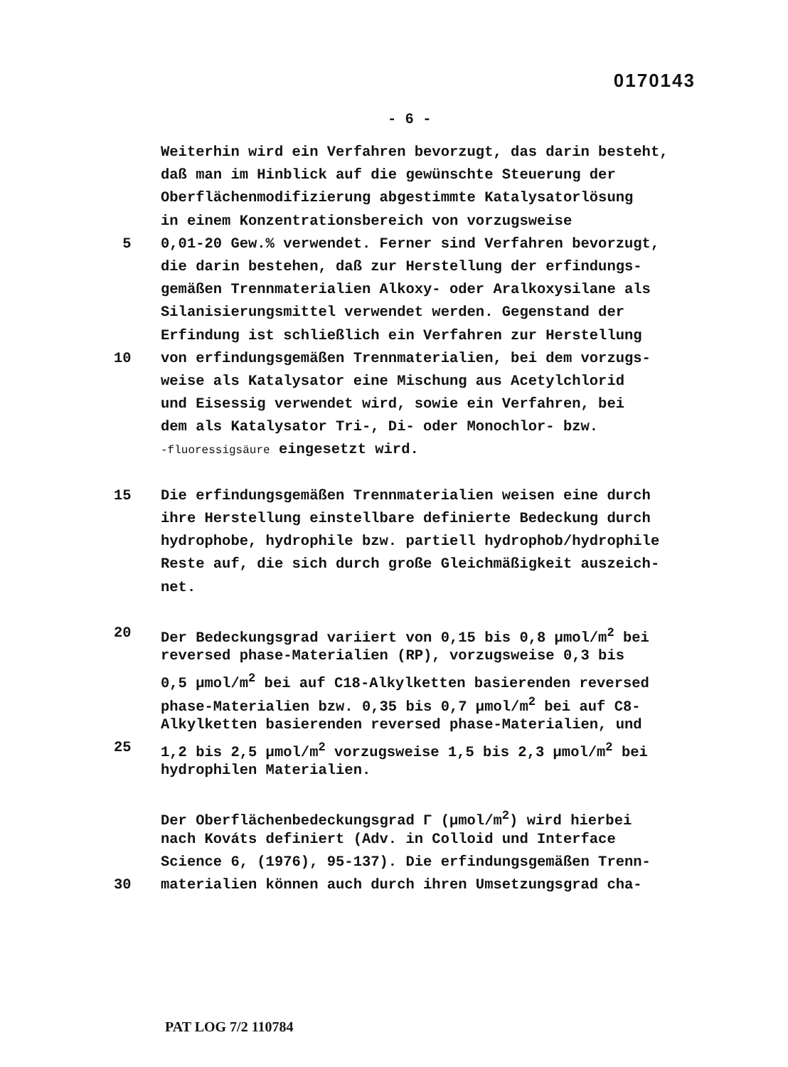0170143
- 6 -
Weiterhin wird ein Verfahren bevorzugt, das darin besteht,
daß man im Hinblick auf die gewünschte Steuerung der
Oberflächenmodifizierung abgestimmte Katalysatorlösung
in einem Konzentrationsbereich von vorzugsweise
5 0,01-20 Gew.% verwendet. Ferner sind Verfahren bevorzugt,
die darin bestehen, daß zur Herstellung der erfindungs-
gemäßen Trennmaterialien Alkoxy- oder Aralkoxysilane als
Silanisierungsmittel verwendet werden. Gegenstand der
Erfindung ist schließlich ein Verfahren zur Herstellung
10 von erfindungsgemäßen Trennmaterialien, bei dem vorzugs-
weise als Katalysator eine Mischung aus Acetylchlorid
und Eisessig verwendet wird, sowie ein Verfahren, bei
dem als Katalysator Tri-, Di- oder Monochlor- bzw.
-fluoressigsäure eingesetzt wird.
15 Die erfindungsgemäßen Trennmaterialien weisen eine durch
ihre Herstellung einstellbare definierte Bedeckung durch
hydrophobe, hydrophile bzw. partiell hydrophob/hydrophile
Reste auf, die sich durch große Gleichmäßigkeit auszeich-
net.
20 Der Bedeckungsgrad variiert von 0,15 bis 0,8 µmol/m<sup>2</sup> bei
reversed phase-Materialien (RP), vorzugsweise 0,3 bis
0,5 µmol/m<sup>2</sup> bei auf C18-Alkylketten basierenden reversed
phase-Materialien bzw. 0,35 bis 0,7 µmol/m<sup>2</sup> bei auf C8-
Alkylketten basierenden reversed phase-Materialien, und
25 1,2 bis 2,5 µmol/m<sup>2</sup> vorzugsweise 1,5 bis 2,3 µmol/m<sup>2</sup> bei
hydrophilen Materialien.
Der Oberflächenbedeckungsgrad Γ (µmol/m<sup>2</sup>) wird hierbei
nach Kováts definiert (Adv. in Colloid und Interface
Science 6, (1976), 95-137). Die erfindungsgemäßen Trenn-
30 materialien können auch durch ihren Umsetzungsgrad cha-
PAT LOG 7/2 110784